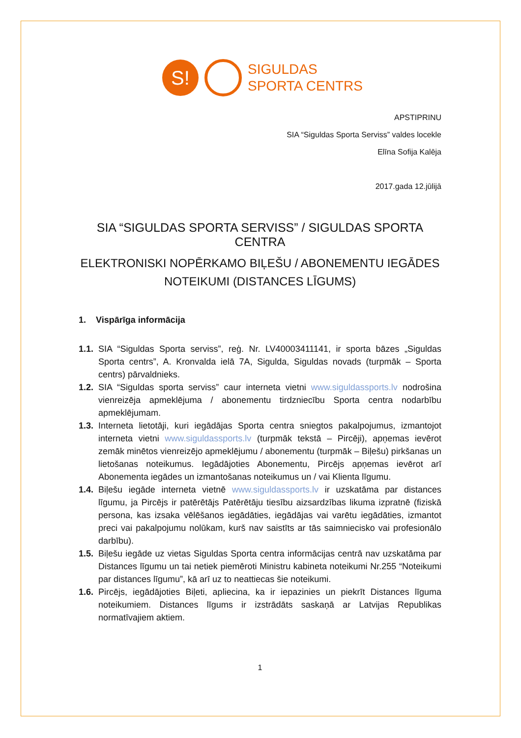S!
SIGULDAS
SPORTA CENTRS
APSTIPRINU
SIA “Siguldas Sporta Serviss” valdes locekle
Elīna Sofija Kalēja
2017.gada 12.jūlijā
SIA “SIGULDAS SPORTA SERVISS” / SIGULDAS SPORTA CENTRA
ELEKTRONISKI NOPĒRKAMO BIĻEŠU / ABONEMENTU IEGĀDES NOTEIKUMI (DISTANCES LĪGUMS)
1. Vispārīga informācija
1.1. SIA “Siguldas Sporta serviss”, reģ. Nr. LV40003411141, ir sporta bāzes „Siguldas Sporta centrs”, A. Kronvalda ielā 7A, Sigulda, Siguldas novads (turpmāk – Sporta centrs) pārvaldnieks.
1.2. SIA “Siguldas sporta serviss” caur interneta vietni www.siguldassports.lv nodrošina vienreizēja apmeklējuma / abonementu tirdzniecību Sporta centra nodarbību apmeklējumam.
1.3. Interneta lietotāji, kuri iegādājas Sporta centra sniegtos pakalpojumus, izmantojot interneta vietni www.siguldassports.lv (turpmāk tekstā – Pircēji), apņemas ievērot zemāk minētos vienreizējo apmeklējumu / abonementu (turpmāk – Biļešu) pirkšanas un lietošanas noteikumus. Iegādājoties Abonementu, Pircējs apņemas ievērot arī Abonementa iegādes un izmantošanas noteikumus un / vai Klienta līgumu.
1.4. Biļešu iegāde interneta vietnē www.siguldassports.lv ir uzskatāma par distances līgumu, ja Pircējs ir patērētājs Patērētāju tiesību aizsardzības likuma izpratnē (fiziskā persona, kas izsaka vēlēšanos iegādāties, iegādājas vai varētu iegādāties, izmantot preci vai pakalpojumu nolūkam, kurš nav saistīts ar tās saimniecisko vai profesionālo darbību).
1.5. Biļešu iegāde uz vietas Siguldas Sporta centra informācijas centrā nav uzskatāma par Distances līgumu un tai netiek piemēroti Ministru kabineta noteikumi Nr.255 “Noteikumi par distances līgumu”, kā arī uz to neattiecas šie noteikumi.
1.6. Pircējs, iegādājoties Biļeti, apliecina, ka ir iepazinies un piekrīt Distances līguma noteikumiem. Distances līgums ir izstrādāts saskaņā ar Latvijas Republikas normatīvajiem aktiem.
1